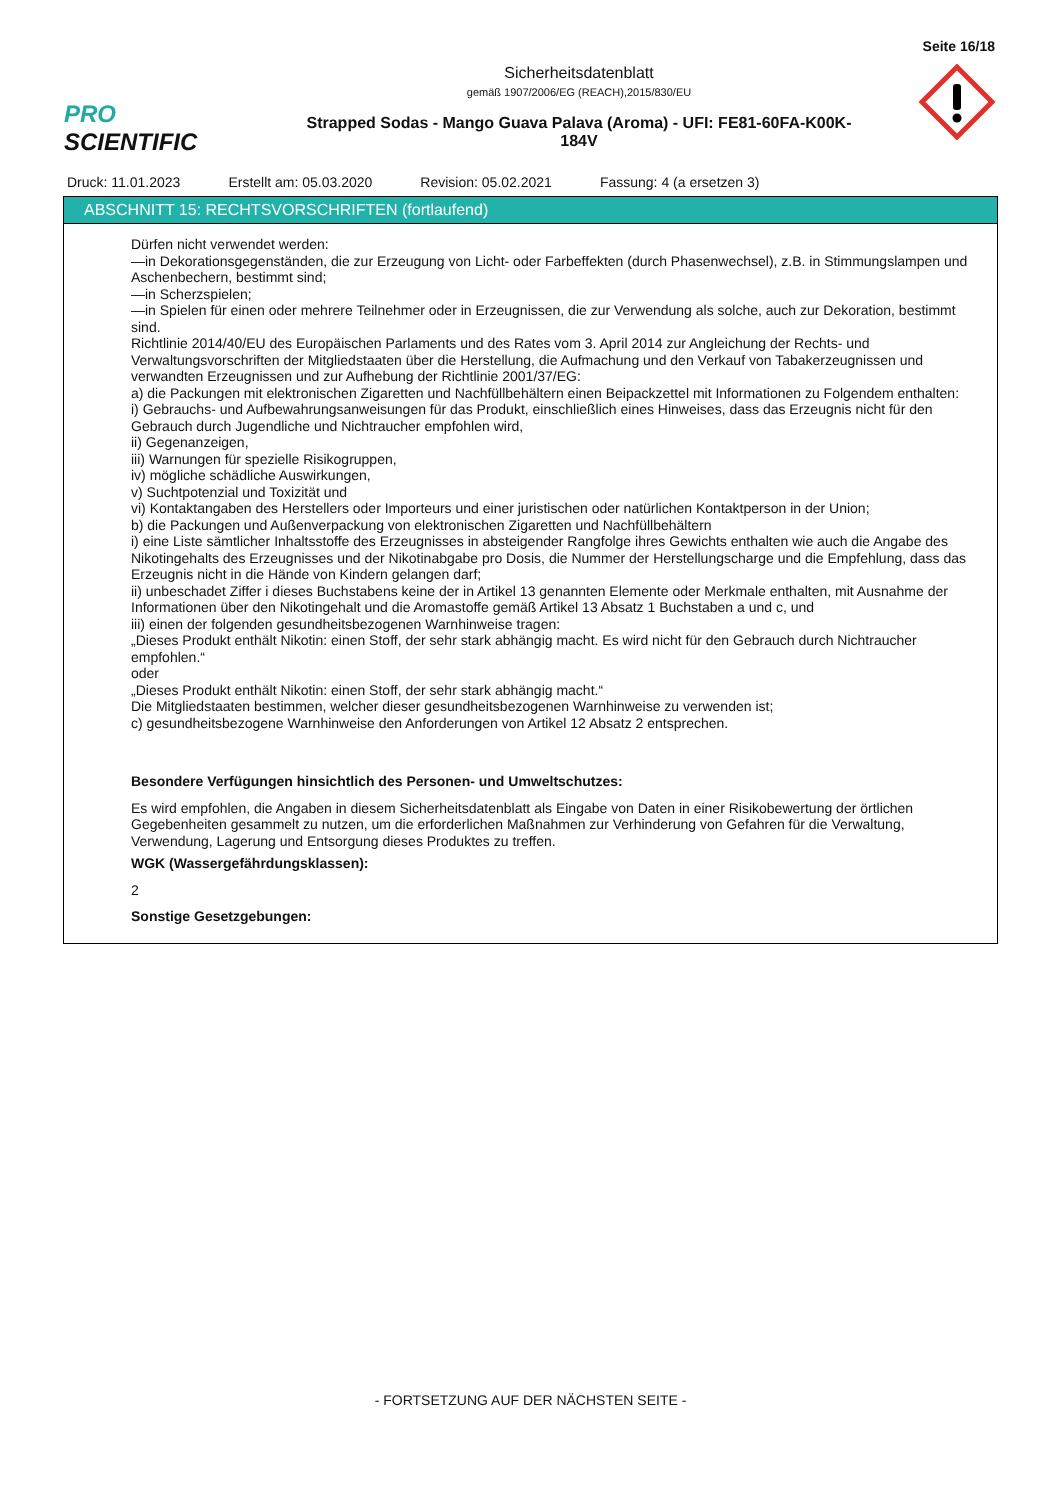Seite 16/18
PRO SCIENTIFIC
Sicherheitsdatenblatt
gemäß 1907/2006/EG (REACH),2015/830/EU
Strapped Sodas - Mango Guava Palava (Aroma) - UFI: FE81-60FA-K00K-
184V
Druck: 11.01.2023 Erstellt am: 05.03.2020 Revision: 05.02.2021 Fassung: 4 (a ersetzen 3)
ABSCHNITT 15: RECHTSVORSCHRIFTEN (fortlaufend)
Dürfen nicht verwendet werden:
—in Dekorationsgegenständen, die zur Erzeugung von Licht- oder Farbeffekten (durch Phasenwechsel), z.B. in Stimmungslampen und Aschenbechern, bestimmt sind;
—in Scherzspielen;
—in Spielen für einen oder mehrere Teilnehmer oder in Erzeugnissen, die zur Verwendung als solche, auch zur Dekoration, bestimmt sind.
Richtlinie 2014/40/EU des Europäischen Parlaments und des Rates vom 3. April 2014 zur Angleichung der Rechts- und Verwaltungsvorschriften der Mitgliedstaaten über die Herstellung, die Aufmachung und den Verkauf von Tabakerzeugnissen und verwandten Erzeugnissen und zur Aufhebung der Richtlinie 2001/37/EG:
a) die Packungen mit elektronischen Zigaretten und Nachfüllbehältern einen Beipackzettel mit Informationen zu Folgendem enthalten:
i) Gebrauchs- und Aufbewahrungsanweisungen für das Produkt, einschließlich eines Hinweises, dass das Erzeugnis nicht für den Gebrauch durch Jugendliche und Nichtraucher empfohlen wird,
ii) Gegenanzeigen,
iii) Warnungen für spezielle Risikogruppen,
iv) mögliche schädliche Auswirkungen,
v) Suchtpotenzial und Toxizität und
vi) Kontaktangaben des Herstellers oder Importeurs und einer juristischen oder natürlichen Kontaktperson in der Union;
b) die Packungen und Außenverpackung von elektronischen Zigaretten und Nachfüllbehältern
i) eine Liste sämtlicher Inhaltsstoffe des Erzeugnisses in absteigender Rangfolge ihres Gewichts enthalten wie auch die Angabe des Nikotingehalts des Erzeugnisses und der Nikotinabgabe pro Dosis, die Nummer der Herstellungscharge und die Empfehlung, dass das Erzeugnis nicht in die Hände von Kindern gelangen darf;
ii) unbeschadet Ziffer i dieses Buchstabens keine der in Artikel 13 genannten Elemente oder Merkmale enthalten, mit Ausnahme der Informationen über den Nikotingehalt und die Aromastoffe gemäß Artikel 13 Absatz 1 Buchstaben a und c, und
iii) einen der folgenden gesundheitsbezogenen Warnhinweise tragen:
„Dieses Produkt enthält Nikotin: einen Stoff, der sehr stark abhängig macht. Es wird nicht für den Gebrauch durch Nichtraucher empfohlen.“
oder
„Dieses Produkt enthält Nikotin: einen Stoff, der sehr stark abhängig macht.“
Die Mitgliedstaaten bestimmen, welcher dieser gesundheitsbezogenen Warnhinweise zu verwenden ist;
c) gesundheitsbezogene Warnhinweise den Anforderungen von Artikel 12 Absatz 2 entsprechen.
Besondere Verfügungen hinsichtlich des Personen- und Umweltschutzes:
Es wird empfohlen, die Angaben in diesem Sicherheitsdatenblatt als Eingabe von Daten in einer Risikobewertung der örtlichen Gegebenheiten gesammelt zu nutzen, um die erforderlichen Maßnahmen zur Verhinderung von Gefahren für die Verwaltung, Verwendung, Lagerung und Entsorgung dieses Produktes zu treffen.
WGK (Wassergefährdungsklassen):
2
Sonstige Gesetzgebungen:
- FORTSETZUNG AUF DER NÄCHSTEN SEITE -